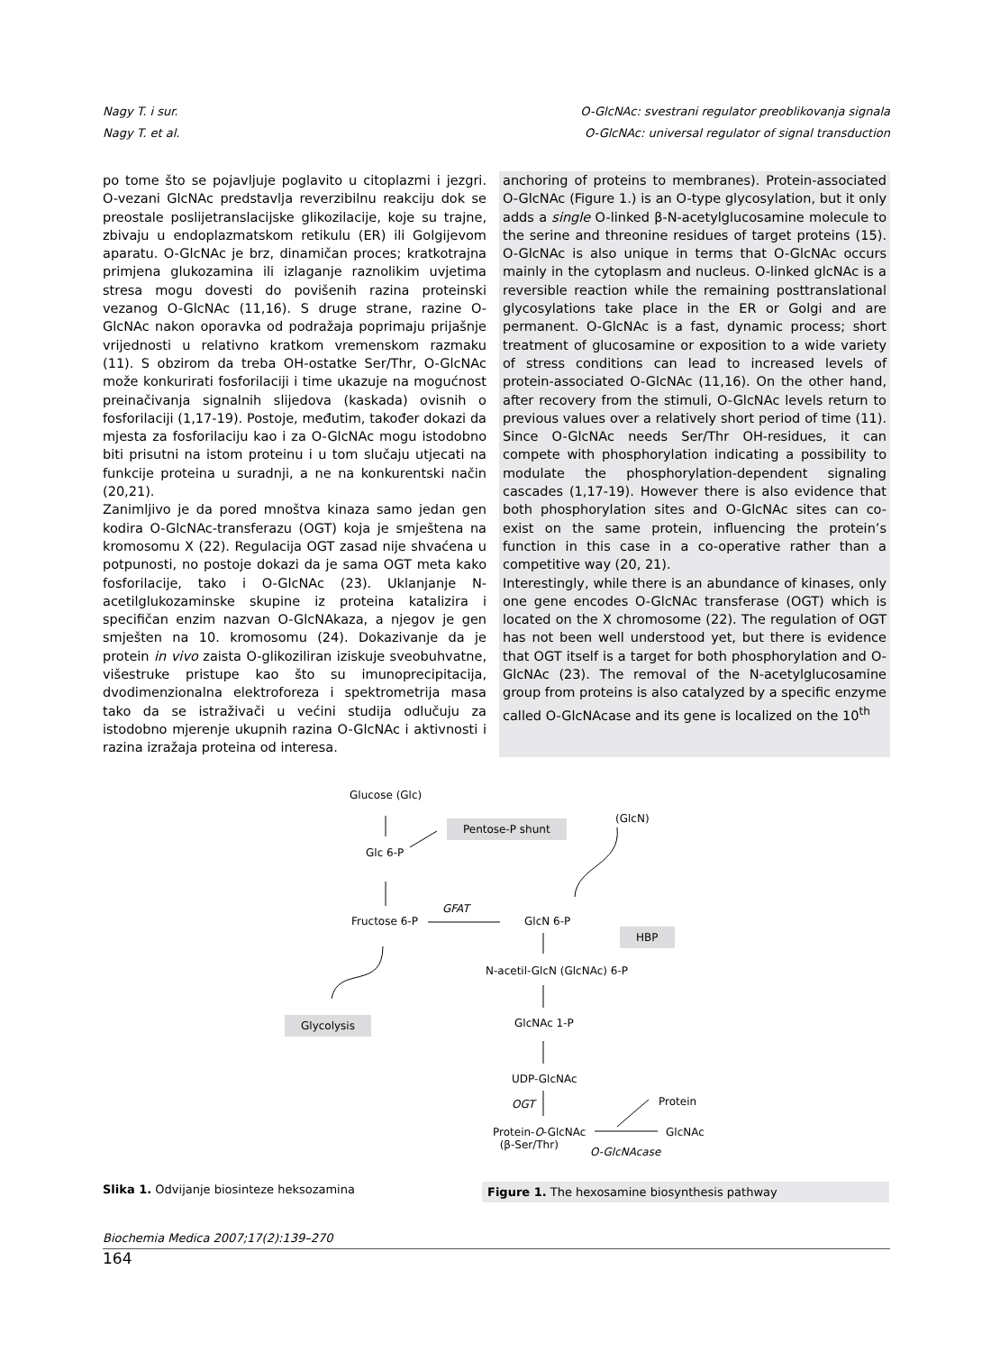Nagy T. i sur. O-GlcNAc: svestrani regulator preoblikovanja signala
Nagy T. et al. O-GlcNAc: universal regulator of signal transduction
po tome što se pojavljuje poglavito u citoplazmi i jezgri. O-vezani GlcNAc predstavlja reverzibilnu reakciju dok se preostale poslijetranslacijske glikozilacije, koje su trajne, zbivaju u endoplazmatskom retikulu (ER) ili Golgijevom aparatu. O-GlcNAc je brz, dinamičan proces; kratkotrajna primjena glukozamina ili izlaganje raznolikim uvjetima stresa mogu dovesti do povišenih razina proteinski vezanog O-GlcNAc (11,16). S druge strane, razine O-GlcNAc nakon oporavka od podražaja poprimaju prijašnje vrijednosti u relativno kratkom vremenskom razmaku (11). S obzirom da treba OH-ostatke Ser/Thr, O-GlcNAc može konkurirati fosforilaciji i time ukazuje na mogućnost preinačivanja signalnih slijedova (kaskada) ovisnih o fosforilaciji (1,17-19). Postoje, međutim, također dokazi da mjesta za fosforilaciju kao i za O-GlcNAc mogu istodobno biti prisutni na istom proteinu i u tom slučaju utjecati na funkcije proteina u suradnji, a ne na konkurentski način (20,21).
Zanimljivo je da pored mnoštva kinaza samo jedan gen kodira O-GlcNAc-transferazu (OGT) koja je smještena na kromosomu X (22). Regulacija OGT zasad nije shvaćena u potpunosti, no postoje dokazi da je sama OGT meta kako fosforilacije, tako i O-GlcNAc (23). Uklanjanje N-acetilglukozaminske skupine iz proteina katalizira i specifičan enzim nazvan O-GlcNAkaza, a njegov je gen smješten na 10. kromosomu (24). Dokazivanje da je protein in vivo zaista O-glikoziliran iziskuje sveobuhvatne, višestruke pristupe kao što su imunoprecipitacija, dvodimenzionalna elektroforeza i spektrometrija masa tako da se istraživači u većini studija odlučuju za istodobno mjerenje ukupnih razina O-GlcNAc i aktivnosti i razina izražaja proteina od interesa.
anchoring of proteins to membranes). Protein-associated O-GlcNAc (Figure 1.) is an O-type glycosylation, but it only adds a single O-linked β-N-acetylglucosamine molecule to the serine and threonine residues of target proteins (15). O-GlcNAc is also unique in terms that O-GlcNAc occurs mainly in the cytoplasm and nucleus. O-linked glcNAc is a reversible reaction while the remaining posttranslational glycosylations take place in the ER or Golgi and are permanent. O-GlcNAc is a fast, dynamic process; short treatment of glucosamine or exposition to a wide variety of stress conditions can lead to increased levels of protein-associated O-GlcNAc (11,16). On the other hand, after recovery from the stimuli, O-GlcNAc levels return to previous values over a relatively short period of time (11). Since O-GlcNAc needs Ser/Thr OH-residues, it can compete with phosphorylation indicating a possibility to modulate the phosphorylation-dependent signaling cascades (1,17-19). However there is also evidence that both phosphorylation sites and O-GlcNAc sites can co-exist on the same protein, influencing the protein’s function in this case in a co-operative rather than a competitive way (20, 21).
Interestingly, while there is an abundance of kinases, only one gene encodes O-GlcNAc transferase (OGT) which is located on the X chromosome (22). The regulation of OGT has not been well understood yet, but there is evidence that OGT itself is a target for both phosphorylation and O-GlcNAc (23). The removal of the N-acetylglucosamine group from proteins is also catalyzed by a specific enzyme called O-GlcNAcase and its gene is localized on the 10<sup>th</sup>
Glucose (Glc)
Pentose-P shunt (GlcN)
Glc 6-P
GFAT
Fructose 6-P GlcN 6-P
HBP
N-acetil-GlcN (GlcNAc) 6-P
Glycolysis GlcNAc 1-P
UDP-GlcNAc
OGT Protein
Protein-O-GlcNAc
(β-Ser/Thr)
GlcNAc
O-GlcNAcase
Slika 1. Odvijanje biosinteze heksozamina
Figure 1. The hexosamine biosynthesis pathway
Biochemia Medica 2007;17(2):139–270
164